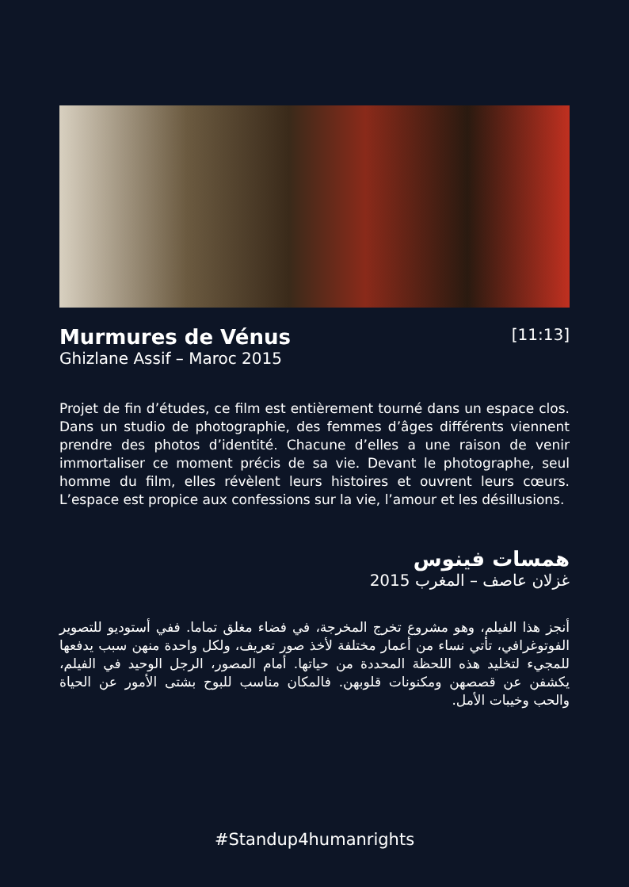Murmures de Vénus
Ghizlane Assif – Maroc 2015
[11:13]
Projet de fin d’études, ce film est entièrement tourné dans un espace clos. Dans un studio de photographie, des femmes d’âges différents viennent prendre des photos d’identité. Chacune d’elles a une raison de venir immortaliser ce moment précis de sa vie. Devant le photographe, seul homme du film, elles révèlent leurs histoires et ouvrent leurs cœurs. L’espace est propice aux confessions sur la vie, l’amour et les désillusions.
همسات فينوس
غزلان عاصف – المغرب 2015
أنجز هذا الفيلم، وهو مشروع تخرج المخرجة، في فضاء مغلق تماما. ففي أستوديو للتصوير الفوتوغرافي، تأتي نساء من أعمار مختلفة لأخذ صور تعريف، ولكل واحدة منهن سبب يدفعها للمجيء لتخليد هذه اللحظة المحددة من حياتها. أمام المصور، الرجل الوحيد في الفيلم، يكشفن عن قصصهن ومكنونات قلوبهن. فالمكان مناسب للبوح بشتى الأمور عن الحياة والحب وخيبات الأمل.
#Standup4humanrights